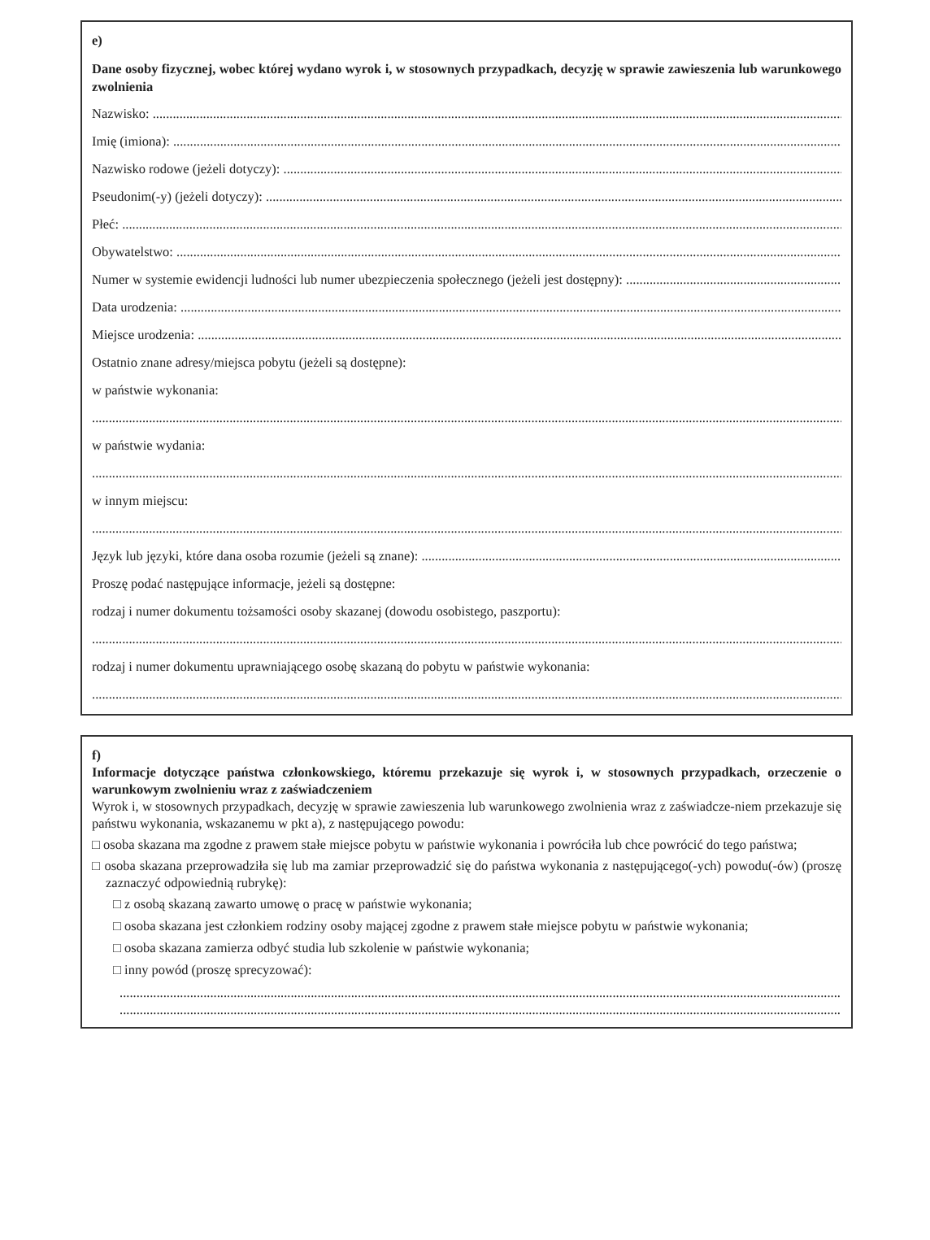e)
Dane osoby fizycznej, wobec której wydano wyrok i, w stosownych przypadkach, decyzję w sprawie zawieszenia lub warunkowego zwolnienia
Nazwisko:
Imię (imiona):
Nazwisko rodowe (jeżeli dotyczy):
Pseudonim(-y) (jeżeli dotyczy):
Płeć:
Obywatelstwo:
Numer w systemie ewidencji ludności lub numer ubezpieczenia społecznego (jeżeli jest dostępny):
Data urodzenia:
Miejsce urodzenia:
Ostatnio znane adresy/miejsca pobytu (jeżeli są dostępne):
w państwie wykonania:
w państwie wydania:
w innym miejscu:
Język lub języki, które dana osoba rozumie (jeżeli są znane):
Proszę podać następujące informacje, jeżeli są dostępne:
rodzaj i numer dokumentu tożsamości osoby skazanej (dowodu osobistego, paszportu):
rodzaj i numer dokumentu uprawniającego osobę skazaną do pobytu w państwie wykonania:
f)
Informacje dotyczące państwa członkowskiego, któremu przekazuje się wyrok i, w stosownych przypadkach, orzeczenie o warunkowym zwolnieniu wraz z zaświadczeniem
Wyrok i, w stosownych przypadkach, decyzję w sprawie zawieszenia lub warunkowego zwolnienia wraz z zaświadcze-niem przekazuje się państwu wykonania, wskazanemu w pkt a), z następującego powodu:
□ osoba skazana ma zgodne z prawem stałe miejsce pobytu w państwie wykonania i powróciła lub chce powrócić do tego państwa;
□ osoba skazana przeprowadziła się lub ma zamiar przeprowadzić się do państwa wykonania z następującego(-ych) powodu(-ów) (proszę zaznaczyć odpowiednią rubrykę):
□ z osobą skazaną zawarto umowę o pracę w państwie wykonania;
□ osoba skazana jest członkiem rodziny osoby mającej zgodne z prawem stałe miejsce pobytu w państwie wykonania;
□ osoba skazana zamierza odbyć studia lub szkolenie w państwie wykonania;
□ inny powód (proszę sprecyzować):